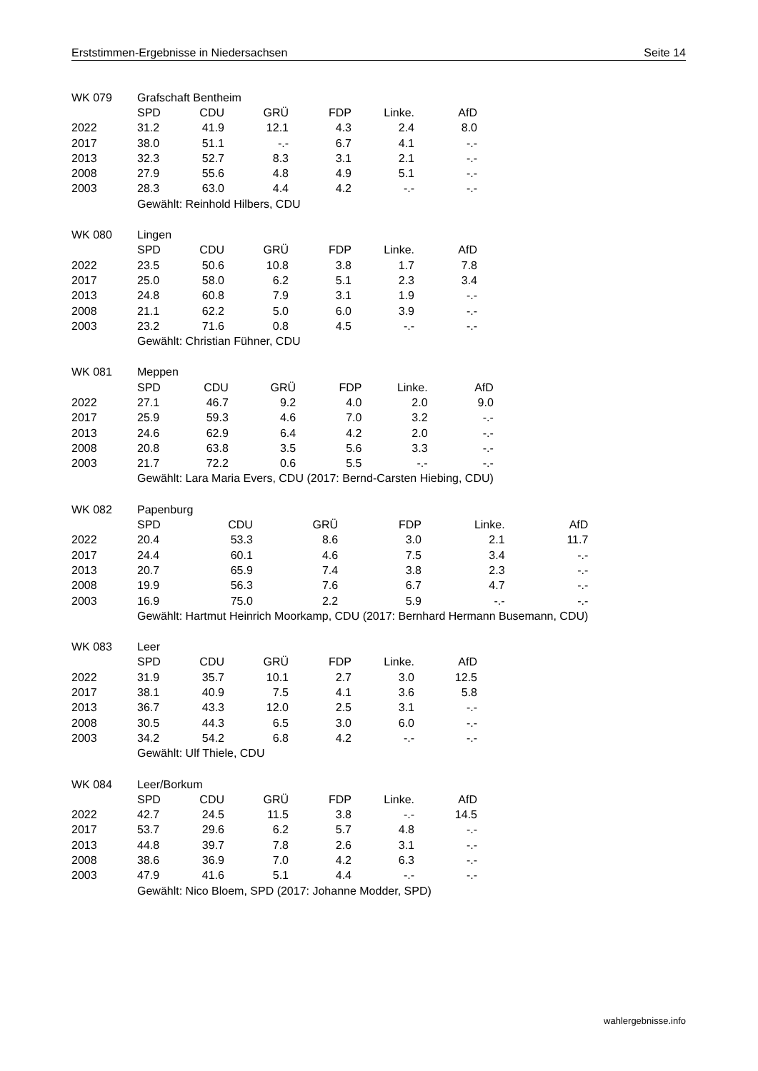Erststimmen-Ergebnisse in Niedersachsen Seite 14
| WK 079 | Grafschaft Bentheim | | | | | |
| | SPD | CDU | GRÜ | FDP | Linke. | AfD |
| 2022 | 31.2 | 41.9 | 12.1 | 4.3 | 2.4 | 8.0 |
| 2017 | 38.0 | 51.1 | -.- | 6.7 | 4.1 | -.- |
| 2013 | 32.3 | 52.7 | 8.3 | 3.1 | 2.1 | -.- |
| 2008 | 27.9 | 55.6 | 4.8 | 4.9 | 5.1 | -.- |
| 2003 | 28.3 | 63.0 | 4.4 | 4.2 | -.- | -.- |
| | Gewählt: Reinhold Hilbers, CDU | | | | | |
| WK 080 | Lingen | | | | | |
| | SPD | CDU | GRÜ | FDP | Linke. | AfD |
| 2022 | 23.5 | 50.6 | 10.8 | 3.8 | 1.7 | 7.8 |
| 2017 | 25.0 | 58.0 | 6.2 | 5.1 | 2.3 | 3.4 |
| 2013 | 24.8 | 60.8 | 7.9 | 3.1 | 1.9 | -.- |
| 2008 | 21.1 | 62.2 | 5.0 | 6.0 | 3.9 | -.- |
| 2003 | 23.2 | 71.6 | 0.8 | 4.5 | -.- | -.- |
| | Gewählt: Christian Fühner, CDU | | | | | |
| WK 081 | Meppen | | | | | |
| | SPD | CDU | GRÜ | FDP | Linke. | AfD |
| 2022 | 27.1 | 46.7 | 9.2 | 4.0 | 2.0 | 9.0 |
| 2017 | 25.9 | 59.3 | 4.6 | 7.0 | 3.2 | -.- |
| 2013 | 24.6 | 62.9 | 6.4 | 4.2 | 2.0 | -.- |
| 2008 | 20.8 | 63.8 | 3.5 | 5.6 | 3.3 | -.- |
| 2003 | 21.7 | 72.2 | 0.6 | 5.5 | -.- | -.- |
| | Gewählt: Lara Maria Evers, CDU (2017: Bernd-Carsten Hiebing, CDU) | | | | | |
| WK 082 | Papenburg | | | | | |
| | SPD | CDU | GRÜ | FDP | Linke. | AfD |
| 2022 | 20.4 | 53.3 | 8.6 | 3.0 | 2.1 | 11.7 |
| 2017 | 24.4 | 60.1 | 4.6 | 7.5 | 3.4 | -.- |
| 2013 | 20.7 | 65.9 | 7.4 | 3.8 | 2.3 | -.- |
| 2008 | 19.9 | 56.3 | 7.6 | 6.7 | 4.7 | -.- |
| 2003 | 16.9 | 75.0 | 2.2 | 5.9 | -.- | -.- |
| | Gewählt: Hartmut Heinrich Moorkamp, CDU (2017: Bernhard Hermann Busemann, CDU) | | | | | |
| WK 083 | Leer | | | | | |
| | SPD | CDU | GRÜ | FDP | Linke. | AfD |
| 2022 | 31.9 | 35.7 | 10.1 | 2.7 | 3.0 | 12.5 |
| 2017 | 38.1 | 40.9 | 7.5 | 4.1 | 3.6 | 5.8 |
| 2013 | 36.7 | 43.3 | 12.0 | 2.5 | 3.1 | -.- |
| 2008 | 30.5 | 44.3 | 6.5 | 3.0 | 6.0 | -.- |
| 2003 | 34.2 | 54.2 | 6.8 | 4.2 | -.- | -.- |
| | Gewählt: Ulf Thiele, CDU | | | | | |
| WK 084 | Leer/Borkum | | | | | |
| | SPD | CDU | GRÜ | FDP | Linke. | AfD |
| 2022 | 42.7 | 24.5 | 11.5 | 3.8 | -.- | 14.5 |
| 2017 | 53.7 | 29.6 | 6.2 | 5.7 | 4.8 | -.- |
| 2013 | 44.8 | 39.7 | 7.8 | 2.6 | 3.1 | -.- |
| 2008 | 38.6 | 36.9 | 7.0 | 4.2 | 6.3 | -.- |
| 2003 | 47.9 | 41.6 | 5.1 | 4.4 | -.- | -.- |
| | Gewählt: Nico Bloem, SPD (2017: Johanne Modder, SPD) | | | | | |
wahlergebnisse.info